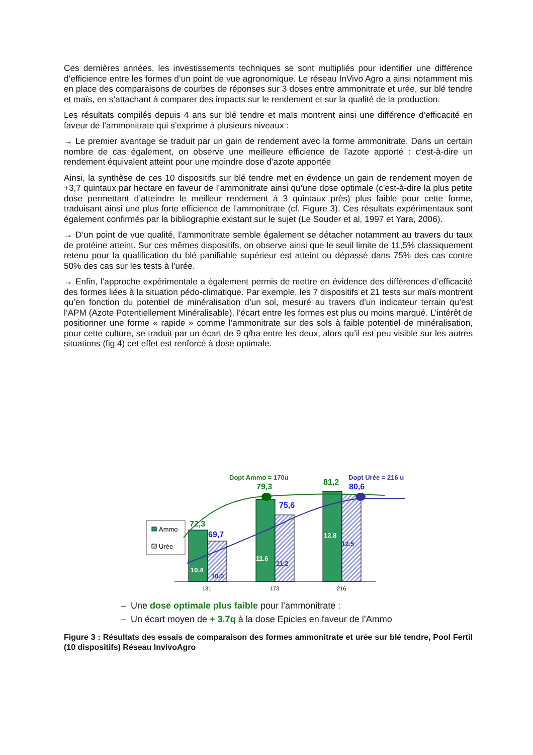Ces dernières années, les investissements techniques se sont multipliés pour identifier une différence d’efficience entre les formes d’un point de vue agronomique. Le réseau InVivo Agro a ainsi notamment mis en place des comparaisons de courbes de réponses sur 3 doses entre ammonitrate et urée, sur blé tendre et maïs, en s’attachant à comparer des impacts sur le rendement et sur la qualité de la production.
Les résultats compilés depuis 4 ans sur blé tendre et maïs montrent ainsi une différence d’efficacité en faveur de l’ammonitrate qui s’exprime à plusieurs niveaux :
→ Le premier avantage se traduit par un gain de rendement avec la forme ammonitrate. Dans un certain nombre de cas également, on observe une meilleure efficience de l’azote apporté : c'est-à-dire un rendement équivalent atteint pour une moindre dose d’azote apportée
Ainsi, la synthèse de ces 10 dispositifs sur blé tendre met en évidence un gain de rendement moyen de +3,7 quintaux par hectare en faveur de l’ammonitrate ainsi qu’une dose optimale (c'est-à-dire la plus petite dose permettant d’atteindre le meilleur rendement à 3 quintaux près) plus faible pour cette forme, traduisant ainsi une plus forte efficience de l’ammonitrate (cf. Figure 3). Ces résultats expérimentaux sont également confirmés par la bibliographie existant sur le sujet (Le Souder et al, 1997 et Yara, 2006).
→ D’un point de vue qualité, l’ammonitrate semble également se détacher notamment au travers du taux de protéine atteint. Sur ces mêmes dispositifs, on observe ainsi que le seuil limite de 11,5% classiquement retenu pour la qualification du blé panifiable supérieur est atteint ou dépassé dans 75% des cas contre 50% des cas sur les tests à l’urée.
→ Enfin, l’approche expérimentale a également permis de mettre en évidence des différences d’efficacité des formes liées à la situation pédo-climatique. Par exemple, les 7 dispositifs et 21 tests sur maïs montrent qu’en fonction du potentiel de minéralisation d’un sol, mesuré au travers d’un indicateur terrain qu’est l’APM (Azote Potentiellement Minéralisable), l’écart entre les formes est plus ou moins marqué. L’intérêt de positionner une forme « rapide » comme l’ammonitrate sur des sols à faible potentiel de minéralisation, pour cette culture, se traduit par un écart de 9 q/ha entre les deux, alors qu’il est peu visible sur les autres situations (fig.4) cet effet est renforcé à dose optimale.
Ammo
Urée
72,3
69,7
79,3
75,6
81,2
80,6
Dopt Ammo = 170u
Dopt Urée = 216 u
10.4
10.0
11.6
11.2
12.8
12.5
131
173
216
– Une dose optimale plus faible pour l’ammonitrate :
– Un écart moyen de + 3.7q à la dose Epicles en faveur de l’Ammo
Figure 3 : Résultats des essais de comparaison des formes ammonitrate et urée sur blé tendre, Pool Fertil (10 dispositifs) Réseau InvivoAgro